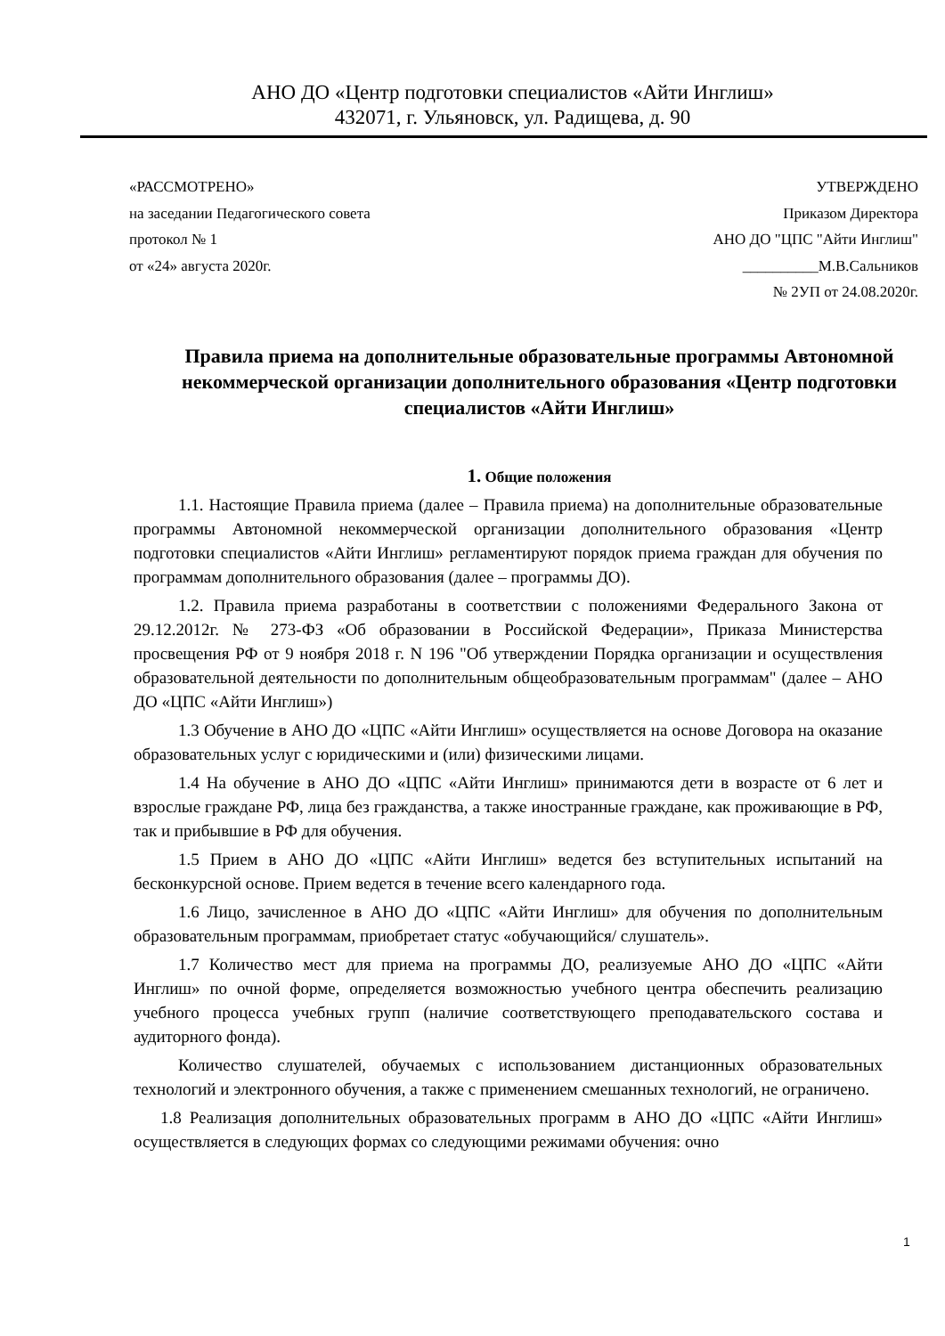АНО ДО «Центр подготовки специалистов «Айти Инглиш»
432071, г. Ульяновск, ул. Радищева, д. 90
«РАССМОТРЕНО»
на заседании Педагогического совета
протокол № 1
от «24» августа 2020г.
УТВЕРЖДЕНО
Приказом Директора
АНО ДО "ЦПС "Айти Инглиш"
__________М.В.Сальников
№ 2УП от 24.08.2020г.
Правила приема на дополнительные образовательные программы Автономной некоммерческой организации дополнительного образования «Центр подготовки специалистов «Айти Инглиш»
1. Общие положения
1.1. Настоящие Правила приема (далее – Правила приема) на дополнительные образовательные программы Автономной некоммерческой организации дополнительного образования «Центр подготовки специалистов «Айти Инглиш» регламентируют порядок приема граждан для обучения по программам дополнительного образования (далее – программы ДО).
1.2. Правила приема разработаны в соответствии с положениями Федерального Закона от 29.12.2012г. № 273-ФЗ «Об образовании в Российской Федерации», Приказа Министерства просвещения РФ от 9 ноября 2018 г. N 196 "Об утверждении Порядка организации и осуществления образовательной деятельности по дополнительным общеобразовательным программам" (далее – АНО ДО «ЦПС «Айти Инглиш»)
1.3 Обучение в АНО ДО «ЦПС «Айти Инглиш» осуществляется на основе Договора на оказание образовательных услуг с юридическими и (или) физическими лицами.
1.4 На обучение в АНО ДО «ЦПС «Айти Инглиш» принимаются дети в возрасте от 6 лет и взрослые граждане РФ, лица без гражданства, а также иностранные граждане, как проживающие в РФ, так и прибывшие в РФ для обучения.
1.5 Прием в АНО ДО «ЦПС «Айти Инглиш» ведется без вступительных испытаний на бесконкурсной основе. Прием ведется в течение всего календарного года.
1.6 Лицо, зачисленное в АНО ДО «ЦПС «Айти Инглиш» для обучения по дополнительным образовательным программам, приобретает статус «обучающийся/ слушатель».
1.7 Количество мест для приема на программы ДО, реализуемые АНО ДО «ЦПС «Айти Инглиш» по очной форме, определяется возможностью учебного центра обеспечить реализацию учебного процесса учебных групп (наличие соответствующего преподавательского состава и аудиторного фонда).
Количество слушателей, обучаемых с использованием дистанционных образовательных технологий и электронного обучения, а также с применением смешанных технологий, не ограничено.
1.8 Реализация дополнительных образовательных программ в АНО ДО «ЦПС «Айти Инглиш» осуществляется в следующих формах со следующими режимами обучения: очно
1